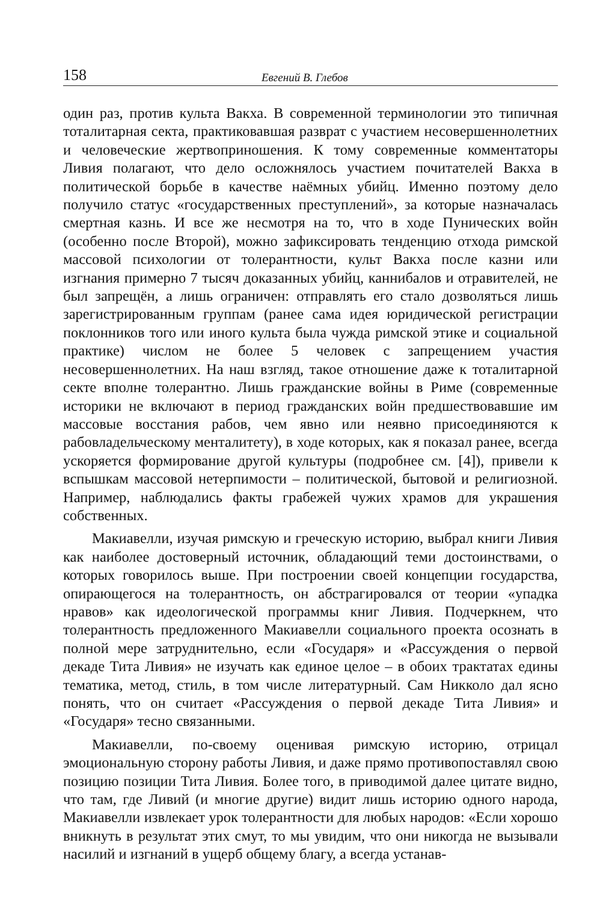158 Евгений В. Глебов
один раз, против культа Вакха. В современной терминологии это типичная тоталитарная секта, практиковавшая разврат с участием несовершеннолетних и человеческие жертвоприношения. К тому современные комментаторы Ливия полагают, что дело осложнялось участием почитателей Вакха в политической борьбе в качестве наёмных убийц. Именно поэтому дело получило статус «государственных преступлений», за которые назначалась смертная казнь. И все же несмотря на то, что в ходе Пунических войн (особенно после Второй), можно зафиксировать тенденцию отхода римской массовой психологии от толерантности, культ Вакха после казни или изгнания примерно 7 тысяч доказанных убийц, каннибалов и отравителей, не был запрещён, а лишь ограничен: отправлять его стало дозволяться лишь зарегистрированным группам (ранее сама идея юридической регистрации поклонников того или иного культа была чужда римской этике и социальной практике) числом не более 5 человек с запрещением участия несовершеннолетних. На наш взгляд, такое отношение даже к тоталитарной секте вполне толерантно. Лишь гражданские войны в Риме (современные историки не включают в период гражданских войн предшествовавшие им массовые восстания рабов, чем явно или неявно присоединяются к рабовладельческому менталитету), в ходе которых, как я показал ранее, всегда ускоряется формирование другой культуры (подробнее см. [4]), привели к вспышкам массовой нетерпимости – политической, бытовой и религиозной. Например, наблюдались факты грабежей чужих храмов для украшения собственных.
Макиавелли, изучая римскую и греческую историю, выбрал книги Ливия как наиболее достоверный источник, обладающий теми достоинствами, о которых говорилось выше. При построении своей концепции государства, опирающегося на толерантность, он абстрагировался от теории «упадка нравов» как идеологической программы книг Ливия. Подчеркнем, что толерантность предложенного Макиавелли социального проекта осознать в полной мере затруднительно, если «Государя» и «Рассуждения о первой декаде Тита Ливия» не изучать как единое целое – в обоих трактатах едины тематика, метод, стиль, в том числе литературный. Сам Никколо дал ясно понять, что он считает «Рассуждения о первой декаде Тита Ливия» и «Государя» тесно связанными.
Макиавелли, по-своему оценивая римскую историю, отрицал эмоциональную сторону работы Ливия, и даже прямо противопоставлял свою позицию позиции Тита Ливия. Более того, в приводимой далее цитате видно, что там, где Ливий (и многие другие) видит лишь историю одного народа, Макиавелли извлекает урок толерантности для любых народов: «Если хорошо вникнуть в результат этих смут, то мы увидим, что они никогда не вызывали насилий и изгнаний в ущерб общему благу, а всегда устанав-